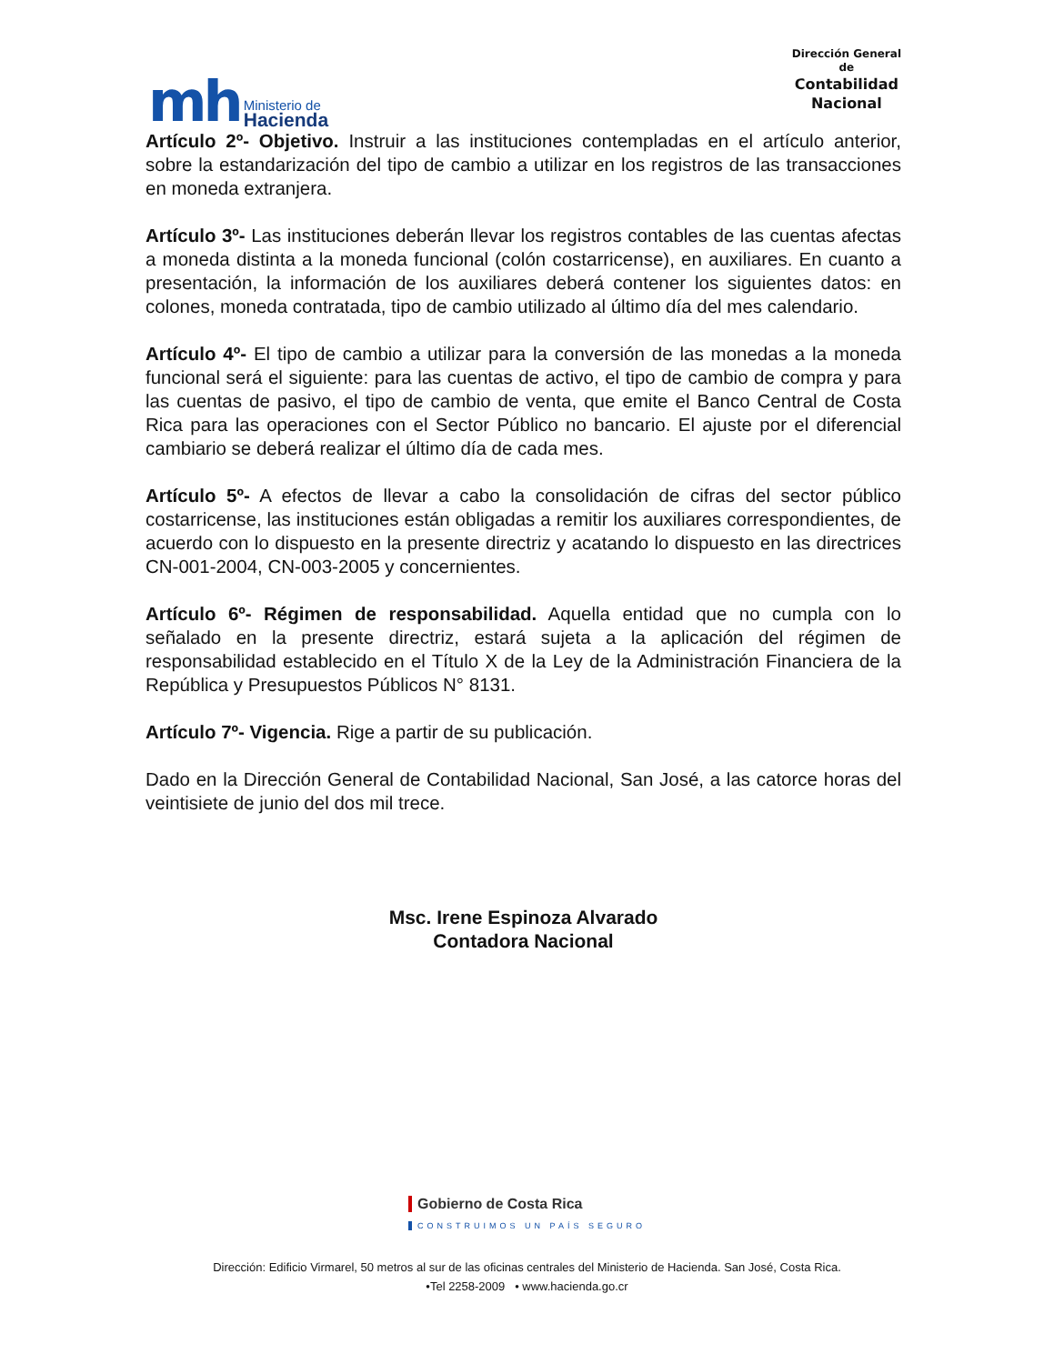mh
Ministerio de
Hacienda
Dirección General
de
Contabilidad
Nacional
Artículo 2º- Objetivo. Instruir a las instituciones contempladas en el artículo anterior, sobre la estandarización del tipo de cambio a utilizar en los registros de las transacciones en moneda extranjera.
Artículo 3º- Las instituciones deberán llevar los registros contables de las cuentas afectas a moneda distinta a la moneda funcional (colón costarricense), en auxiliares. En cuanto a presentación, la información de los auxiliares deberá contener los siguientes datos: en colones, moneda contratada, tipo de cambio utilizado al último día del mes calendario.
Artículo 4º- El tipo de cambio a utilizar para la conversión de las monedas a la moneda funcional será el siguiente: para las cuentas de activo, el tipo de cambio de compra y para las cuentas de pasivo, el tipo de cambio de venta, que emite el Banco Central de Costa Rica para las operaciones con el Sector Público no bancario. El ajuste por el diferencial cambiario se deberá realizar el último día de cada mes.
Artículo 5º- A efectos de llevar a cabo la consolidación de cifras del sector público costarricense, las instituciones están obligadas a remitir los auxiliares correspondientes, de acuerdo con lo dispuesto en la presente directriz y acatando lo dispuesto en las directrices CN-001-2004, CN-003-2005 y concernientes.
Artículo 6º- Régimen de responsabilidad. Aquella entidad que no cumpla con lo señalado en la presente directriz, estará sujeta a la aplicación del régimen de responsabilidad establecido en el Título X de la Ley de la Administración Financiera de la República y Presupuestos Públicos N° 8131.
Artículo 7º- Vigencia. Rige a partir de su publicación.
Dado en la Dirección General de Contabilidad Nacional, San José, a las catorce horas del veintisiete de junio del dos mil trece.
Msc. Irene Espinoza Alvarado
Contadora Nacional
Gobierno de Costa Rica
CONSTRUIMOS UN PAÍS SEGURO
Dirección: Edificio Virmarel, 50 metros al sur de las oficinas centrales del Ministerio de Hacienda. San José, Costa Rica.
•Tel 2258-2009 • www.hacienda.go.cr